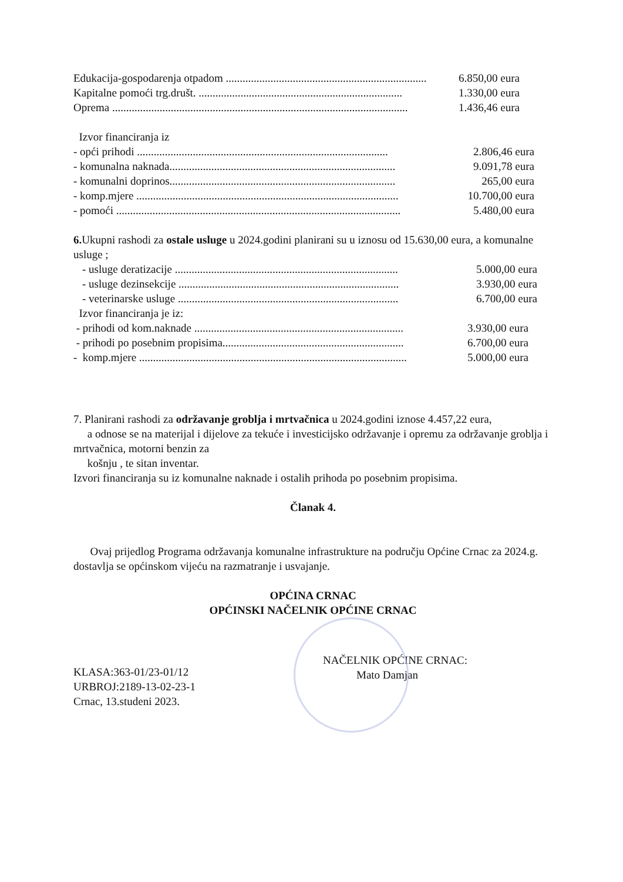Edukacija-gospodarenja otpadom ........................................................................ 6.850,00 eura
Kapitalne pomoći trg.društ. ......................................................................... 1.330,00 eura
Oprema .......................................................................................................... 1.436,46 eura
Izvor financiranja iz
- opći prihodi .......................................................................................... 2.806,46 eura
- komunalna naknada................................................................................. 9.091,78 eura
- komunalni doprinos................................................................................. 265,00 eura
- komp.mjere .............................................................................................. 10.700,00 eura
- pomoći ...................................................................................................... 5.480,00 eura
6. Ukupni rashodi za ostale usluge u 2024.godini planirani su u iznosu od 15.630,00 eura, a komunalne usluge ;
- usluge deratizacije ................................................................................ 5.000,00 eura
- usluge dezinsekcije ............................................................................... 3.930,00 eura
- veterinarske usluge ............................................................................... 6.700,00 eura
Izvor financiranja je iz:
- prihodi od kom.naknade ........................................................................... 3.930,00 eura
- prihodi po posebnim propisima................................................................. 6.700,00 eura
- komp.mjere ................................................................................................ 5.000,00 eura
7. Planirani rashodi za održavanje groblja i mrtvačnica u 2024.godini iznose 4.457,22 eura,
a odnose se na materijal i dijelove za tekuće i investicijsko održavanje i opremu za održavanje groblja i mrtvačnica, motorni benzin za
košnju , te sitan inventar.
Izvori financiranja su iz komunalne naknade i ostalih prihoda po posebnim propisima.
Članak 4.
Ovaj prijedlog Programa održavanja komunalne infrastrukture na području Općine Crnac za 2024.g. dostavlja se općinskom vijeću na razmatranje i usvajanje.
OPĆINA CRNAC
OPĆINSKI NAČELNIK OPĆINE CRNAC
KLASA:363-01/23-01/12
URBROJ:2189-13-02-23-1
Crnac, 13.studeni 2023.
NAČELNIK OPĆINE CRNAC:
Mato Damjan